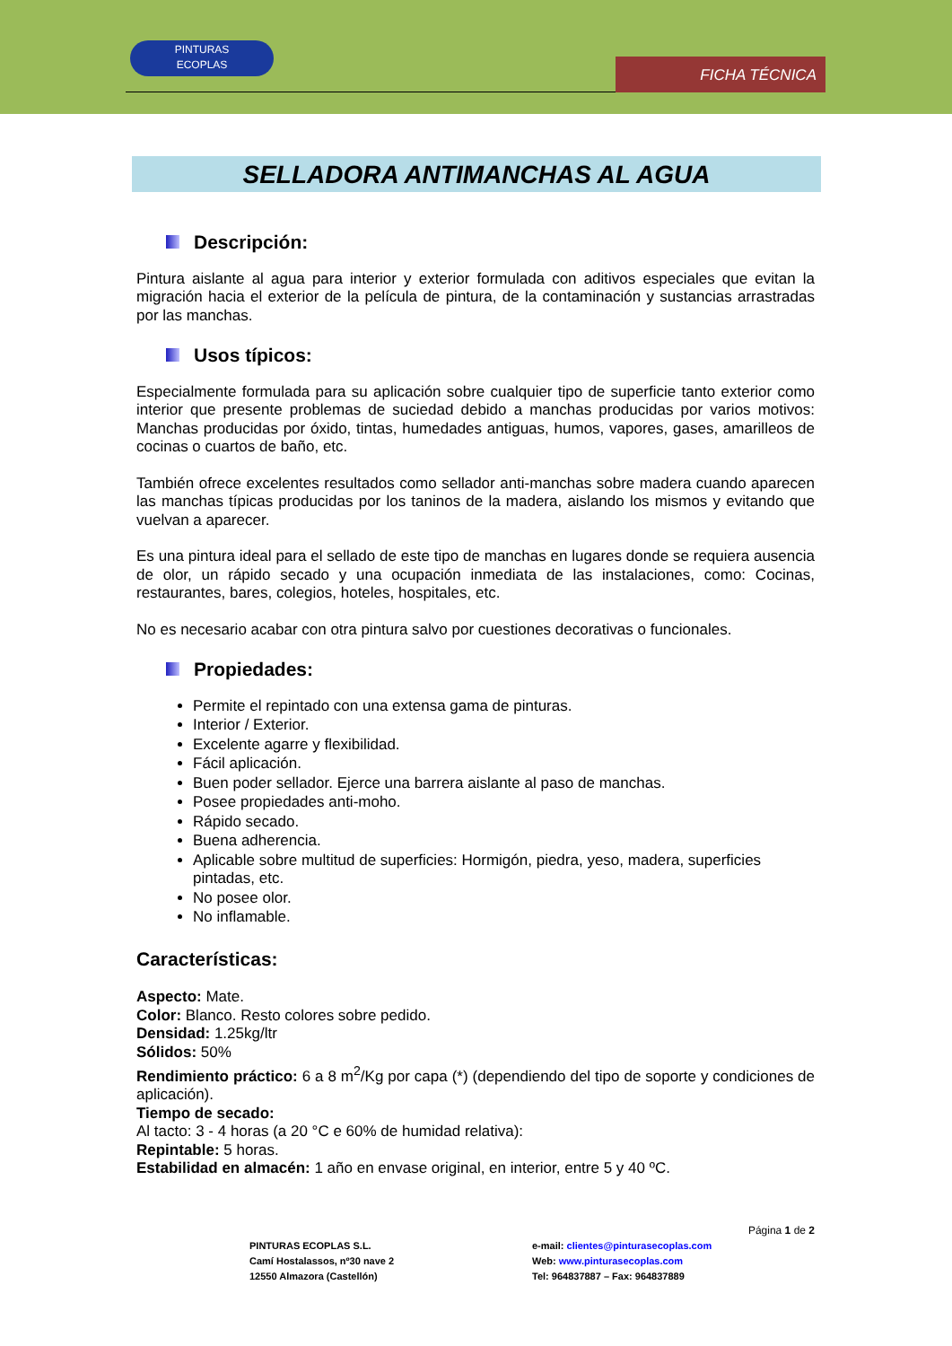PINTURAS
ECOPLAS
FICHA TÉCNICA
SELLADORA ANTIMANCHAS AL AGUA
Descripción:
Pintura aislante al agua para interior y exterior formulada con aditivos especiales que evitan la migración hacia el exterior de la película de pintura, de la contaminación y sustancias arrastradas por las manchas.
Usos típicos:
Especialmente formulada para su aplicación sobre cualquier tipo de superficie tanto exterior como interior que presente problemas de suciedad debido a manchas producidas por varios motivos: Manchas producidas por óxido, tintas, humedades antiguas, humos, vapores, gases, amarilleos de cocinas o cuartos de baño, etc.
También ofrece excelentes resultados como sellador anti-manchas sobre madera cuando aparecen las manchas típicas producidas por los taninos de la madera, aislando los mismos y evitando que vuelvan a aparecer.
Es una pintura ideal para el sellado de este tipo de manchas en lugares donde se requiera ausencia de olor, un rápido secado y una ocupación inmediata de las instalaciones, como: Cocinas, restaurantes, bares, colegios, hoteles, hospitales, etc.
No es necesario acabar con otra pintura salvo por cuestiones decorativas o funcionales.
Propiedades:
Permite el repintado con una extensa gama de pinturas.
Interior / Exterior.
Excelente agarre y flexibilidad.
Fácil aplicación.
Buen poder sellador. Ejerce una barrera aislante al paso de manchas.
Posee propiedades anti-moho.
Rápido secado.
Buena adherencia.
Aplicable sobre multitud de superficies: Hormigón, piedra, yeso, madera, superficies pintadas, etc.
No posee olor.
No inflamable.
Características:
Aspecto: Mate.
Color: Blanco. Resto colores sobre pedido.
Densidad: 1.25kg/ltr
Sólidos: 50%
Rendimiento práctico: 6 a 8 m<sup>2</sup>/Kg por capa (*) (dependiendo del tipo de soporte y condiciones de aplicación).
Tiempo de secado:
Al tacto: 3 - 4 horas (a 20 °C e 60% de humidad relativa):
Repintable: 5 horas.
Estabilidad en almacén: 1 año en envase original, en interior, entre 5 y 40 ºC.
Página 1 de 2
PINTURAS ECOPLAS S.L.
Camí Hostalassos, nº30 nave 2
12550 Almazora (Castellón)
e-mail: clientes@pinturasecoplas.com
Web: www.pinturasecoplas.com
Tel: 964837887 – Fax: 964837889